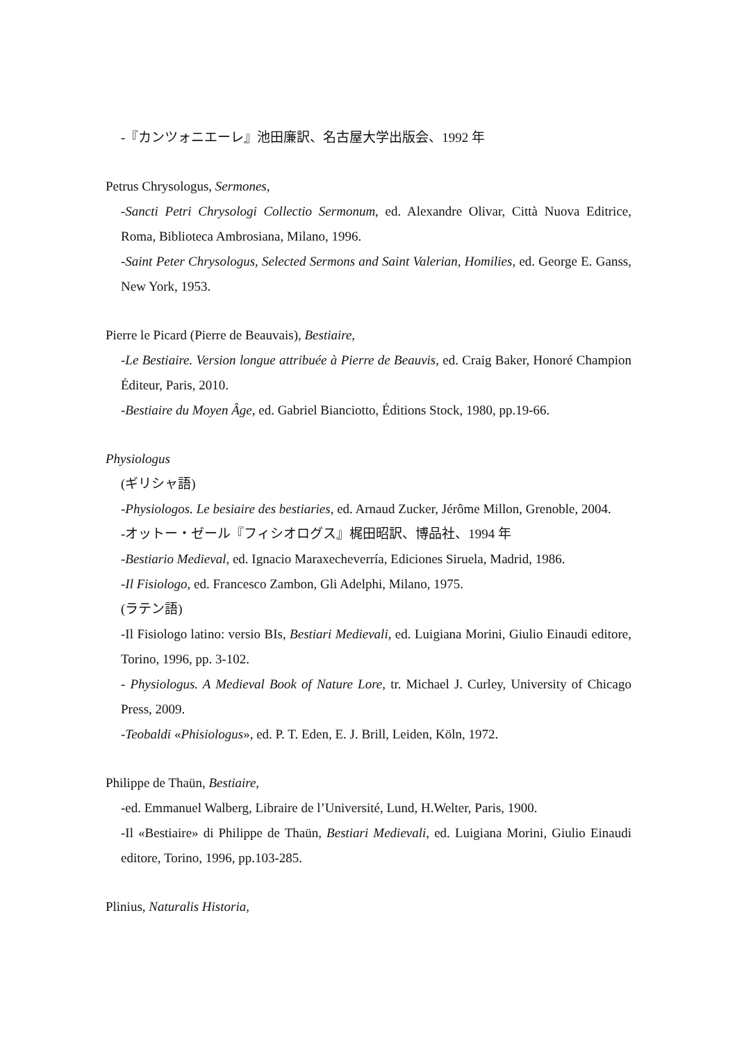-『カンツォニエーレ』池田廉訳、名古屋大学出版会、1992 年
Petrus Chrysologus, Sermones,
-Sancti Petri Chrysologi Collectio Sermonum, ed. Alexandre Olivar, Città Nuova Editrice, Roma, Biblioteca Ambrosiana, Milano, 1996.
-Saint Peter Chrysologus, Selected Sermons and Saint Valerian, Homilies, ed. George E. Ganss, New York, 1953.
Pierre le Picard (Pierre de Beauvais), Bestiaire,
-Le Bestiaire. Version longue attribuée à Pierre de Beauvis, ed. Craig Baker, Honoré Champion Éditeur, Paris, 2010.
-Bestiaire du Moyen Âge, ed. Gabriel Bianciotto, Éditions Stock, 1980, pp.19-66.
Physiologus
(ギリシャ語)
-Physiologos. Le besiaire des bestiaries, ed. Arnaud Zucker, Jérôme Millon, Grenoble, 2004.
-オットー・ゼール『フィシオログス』梶田昭訳、博品社、1994 年
-Bestiario Medieval, ed. Ignacio Maraxecheverría, Ediciones Siruela, Madrid, 1986.
-Il Fisiologo, ed. Francesco Zambon, Gli Adelphi, Milano, 1975.
(ラテン語)
-Il Fisiologo latino: versio BIs, Bestiari Medievali, ed. Luigiana Morini, Giulio Einaudi editore, Torino, 1996, pp. 3-102.
- Physiologus. A Medieval Book of Nature Lore, tr. Michael J. Curley, University of Chicago Press, 2009.
-Teobaldi «Phisiologus», ed. P. T. Eden, E. J. Brill, Leiden, Köln, 1972.
Philippe de Thaün, Bestiaire,
-ed. Emmanuel Walberg, Libraire de l’Université, Lund, H.Welter, Paris, 1900.
-Il «Bestiaire» di Philippe de Thaün, Bestiari Medievali, ed. Luigiana Morini, Giulio Einaudi editore, Torino, 1996, pp.103-285.
Plinius, Naturalis Historia,